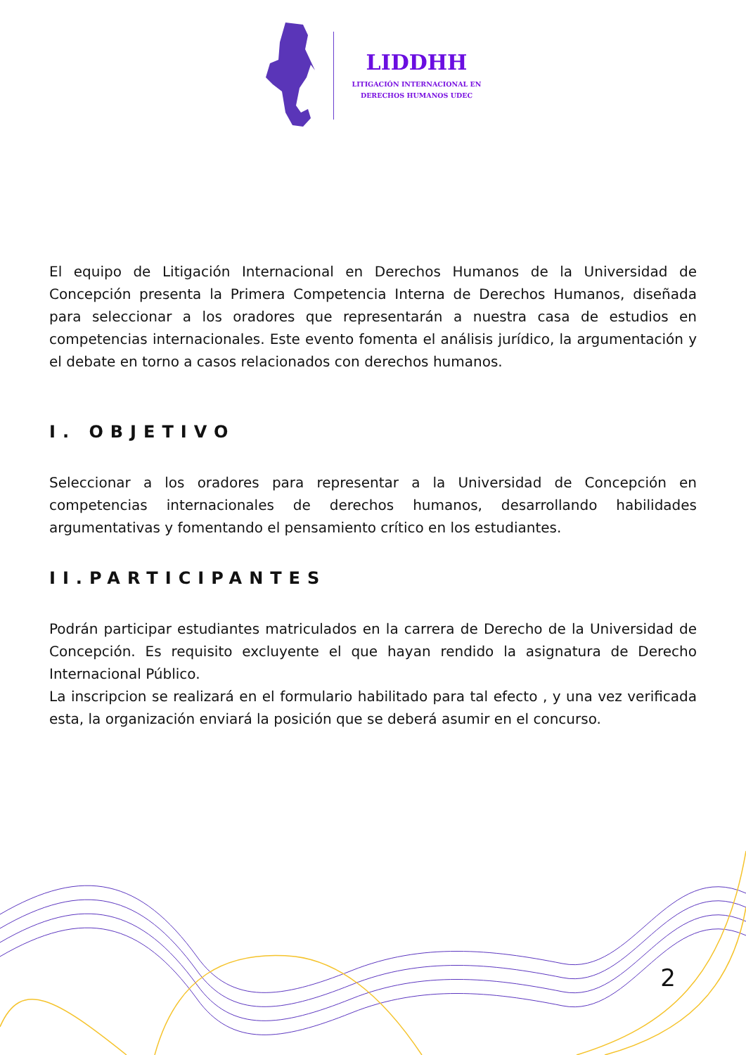LIDDHH
LITIGACIÓN INTERNACIONAL EN
DERECHOS HUMANOS UDEC
El equipo de Litigación Internacional en Derechos Humanos de la Universidad de Concepción presenta la Primera Competencia Interna de Derechos Humanos, diseñada para seleccionar a los oradores que representarán a nuestra casa de estudios en competencias internacionales. Este evento fomenta el análisis jurídico, la argumentación y el debate en torno a casos relacionados con derechos humanos.
I. OBJETIVO
Seleccionar a los oradores para representar a la Universidad de Concepción en competencias internacionales de derechos humanos, desarrollando habilidades argumentativas y fomentando el pensamiento crítico en los estudiantes.
II.PARTICIPANTES
Podrán participar estudiantes matriculados en la carrera de Derecho de la Universidad de Concepción. Es requisito excluyente el que hayan rendido la asignatura de Derecho Internacional Público.
La inscripcion se realizará en el formulario habilitado para tal efecto , y una vez verificada esta, la organización enviará la posición que se deberá asumir en el concurso.
2